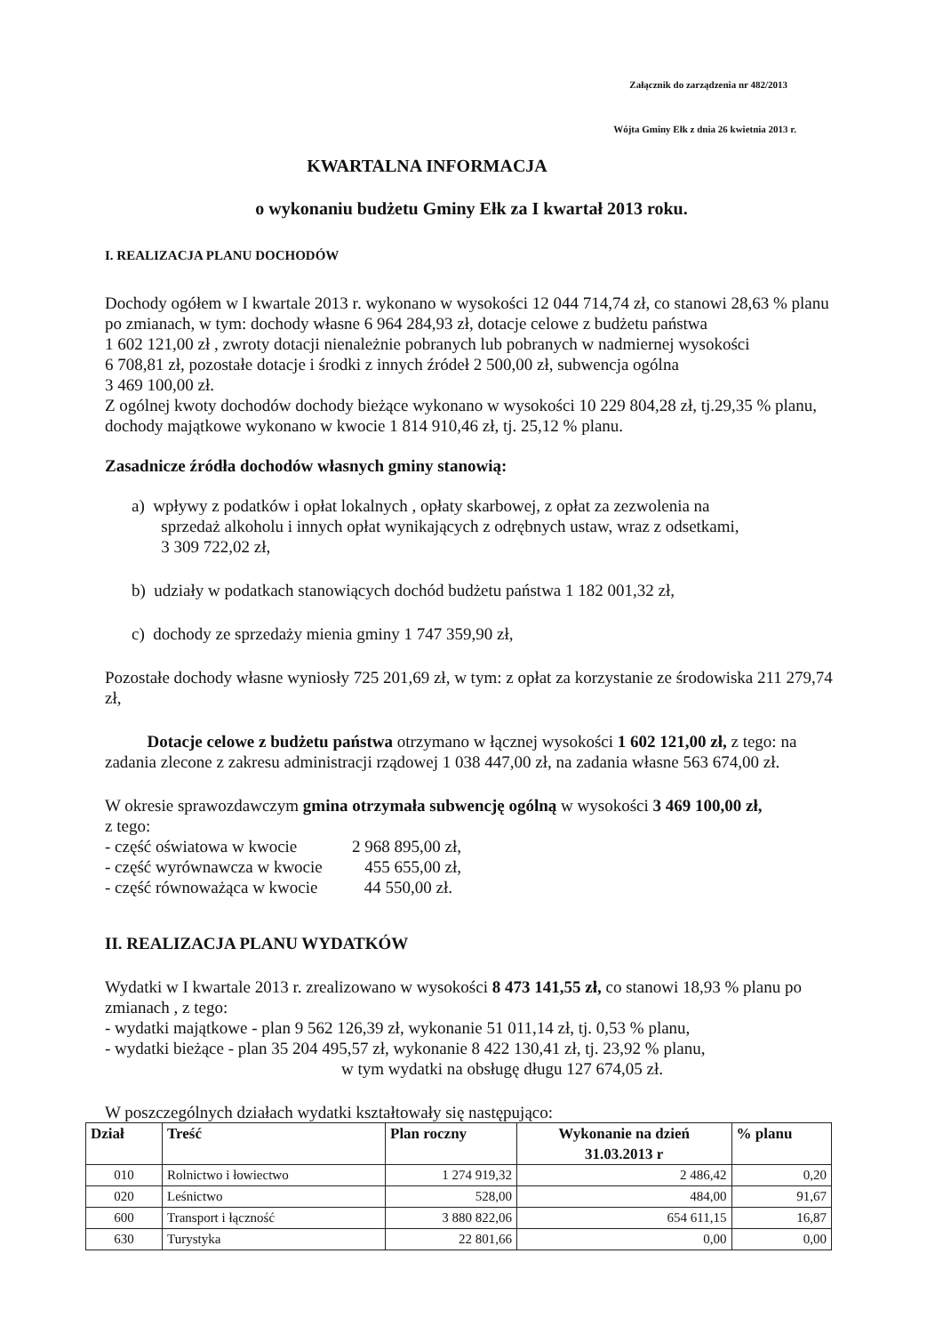Załącznik do zarządzenia nr 482/2013
Wójta Gminy Ełk z dnia 26 kwietnia 2013 r.
KWARTALNA INFORMACJA
o wykonaniu budżetu Gminy Ełk za I kwartał 2013 roku.
I. REALIZACJA PLANU DOCHODÓW
Dochody ogółem w I kwartale 2013 r. wykonano w wysokości 12 044 714,74 zł, co stanowi 28,63 % planu po zmianach, w tym: dochody własne 6 964 284,93 zł, dotacje celowe z budżetu państwa
1 602 121,00 zł , zwroty dotacji nienależnie pobranych lub pobranych w nadmiernej wysokości
6 708,81 zł, pozostałe dotacje i środki z innych źródeł 2 500,00 zł, subwencja ogólna
3 469 100,00 zł.
Z ogólnej kwoty dochodów dochody bieżące wykonano w wysokości 10 229 804,28 zł, tj.29,35 % planu, dochody majątkowe wykonano w kwocie 1 814 910,46 zł, tj. 25,12 % planu.
Zasadnicze źródła dochodów własnych gminy stanowią:
a) wpływy z podatków i opłat lokalnych , opłaty skarbowej, z opłat za zezwolenia na
sprzedaż alkoholu i innych opłat wynikających z odrębnych ustaw, wraz z odsetkami,
3 309 722,02 zł,
b) udziały w podatkach stanowiących dochód budżetu państwa 1 182 001,32 zł,
c) dochody ze sprzedaży mienia gminy 1 747 359,90 zł,
Pozostałe dochody własne wyniosły 725 201,69 zł, w tym: z opłat za korzystanie ze środowiska 211 279,74 zł,
Dotacje celowe z budżetu państwa otrzymano w łącznej wysokości 1 602 121,00 zł, z tego: na zadania zlecone z zakresu administracji rządowej 1 038 447,00 zł, na zadania własne 563 674,00 zł.
W okresie sprawozdawczym gmina otrzymała subwencję ogólną w wysokości 3 469 100,00 zł,
z tego:
- część oświatowa w kwocie 2 968 895,00 zł,
- część wyrównawcza w kwocie 455 655,00 zł,
- część równoważąca w kwocie 44 550,00 zł.
II. REALIZACJA PLANU WYDATKÓW
Wydatki w I kwartale 2013 r. zrealizowano w wysokości 8 473 141,55 zł, co stanowi 18,93 % planu po zmianach , z tego:
- wydatki majątkowe - plan 9 562 126,39 zł, wykonanie 51 011,14 zł, tj. 0,53 % planu,
- wydatki bieżące - plan 35 204 495,57 zł, wykonanie 8 422 130,41 zł, tj. 23,92 % planu,
w tym wydatki na obsługę długu 127 674,05 zł.
W poszczególnych działach wydatki kształtowały się następująco:
| Dział | Treść | Plan roczny | Wykonanie na dzień 31.03.2013 r | % planu |
| --- | --- | --- | --- | --- |
| 010 | Rolnictwo i łowiectwo | 1 274 919,32 | 2 486,42 | 0,20 |
| 020 | Leśnictwo | 528,00 | 484,00 | 91,67 |
| 600 | Transport i łączność | 3 880 822,06 | 654 611,15 | 16,87 |
| 630 | Turystyka | 22 801,66 | 0,00 | 0,00 |